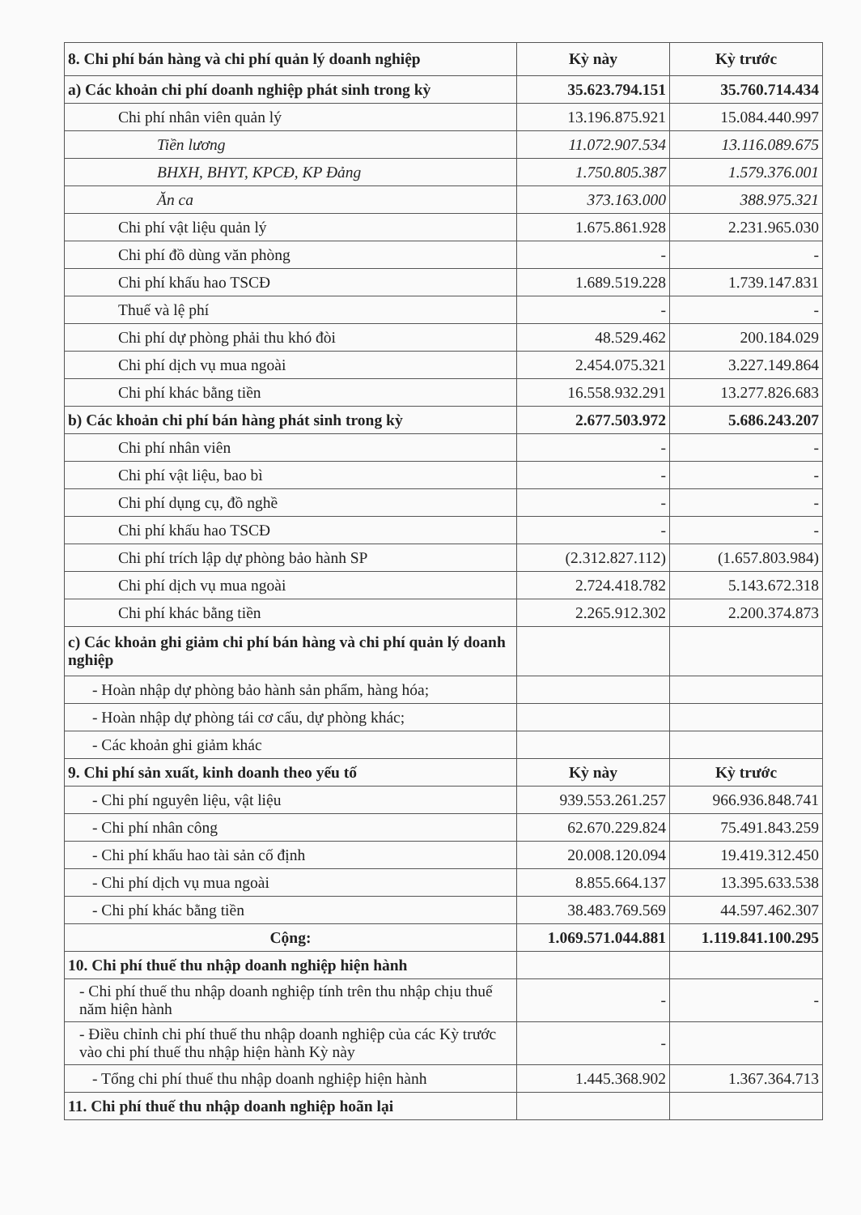| 8. Chi phí bán hàng và chi phí quản lý doanh nghiệp | Kỳ này | Kỳ trước |
| a) Các khoản chi phí doanh nghiệp phát sinh trong kỳ | 35.623.794.151 | 35.760.714.434 |
| Chi phí nhân viên quản lý | 13.196.875.921 | 15.084.440.997 |
| Tiền lương | 11.072.907.534 | 13.116.089.675 |
| BHXH, BHYT, KPCĐ, KP Đảng | 1.750.805.387 | 1.579.376.001 |
| Ăn ca | 373.163.000 | 388.975.321 |
| Chi phí vật liệu quản lý | 1.675.861.928 | 2.231.965.030 |
| Chi phí đồ dùng văn phòng | - | - |
| Chi phí khấu hao TSCĐ | 1.689.519.228 | 1.739.147.831 |
| Thuế và lệ phí | - | - |
| Chi phí dự phòng phải thu khó đòi | 48.529.462 | 200.184.029 |
| Chi phí dịch vụ mua ngoài | 2.454.075.321 | 3.227.149.864 |
| Chi phí khác bằng tiền | 16.558.932.291 | 13.277.826.683 |
| b) Các khoản chi phí bán hàng phát sinh trong kỳ | 2.677.503.972 | 5.686.243.207 |
| Chi phí nhân viên | - | - |
| Chi phí vật liệu, bao bì | - | - |
| Chi phí dụng cụ, đồ nghề | - | - |
| Chi phí khấu hao TSCĐ | - | - |
| Chi phí trích lập dự phòng bảo hành SP | (2.312.827.112) | (1.657.803.984) |
| Chi phí dịch vụ mua ngoài | 2.724.418.782 | 5.143.672.318 |
| Chi phí khác bằng tiền | 2.265.912.302 | 2.200.374.873 |
| c) Các khoản ghi giảm chi phí bán hàng và chi phí quản lý doanh nghiệp | | |
| - Hoàn nhập dự phòng bảo hành sản phẩm, hàng hóa; | | |
| - Hoàn nhập dự phòng tái cơ cấu, dự phòng khác; | | |
| - Các khoản ghi giảm khác | | |
| 9. Chi phí sản xuất, kinh doanh theo yếu tố | Kỳ này | Kỳ trước |
| - Chi phí nguyên liệu, vật liệu | 939.553.261.257 | 966.936.848.741 |
| - Chi phí nhân công | 62.670.229.824 | 75.491.843.259 |
| - Chi phí khấu hao tài sản cố định | 20.008.120.094 | 19.419.312.450 |
| - Chi phí dịch vụ mua ngoài | 8.855.664.137 | 13.395.633.538 |
| - Chi phí khác bằng tiền | 38.483.769.569 | 44.597.462.307 |
| Cộng: | 1.069.571.044.881 | 1.119.841.100.295 |
| 10. Chi phí thuế thu nhập doanh nghiệp hiện hành | | |
| - Chi phí thuế thu nhập doanh nghiệp tính trên thu nhập chịu thuế năm hiện hành | - | - |
| - Điều chỉnh chi phí thuế thu nhập doanh nghiệp của các Kỳ trước vào chi phí thuế thu nhập hiện hành Kỳ này | - | |
| - Tổng chi phí thuế thu nhập doanh nghiệp hiện hành | 1.445.368.902 | 1.367.364.713 |
| 11. Chi phí thuế thu nhập doanh nghiệp hoãn lại | | |